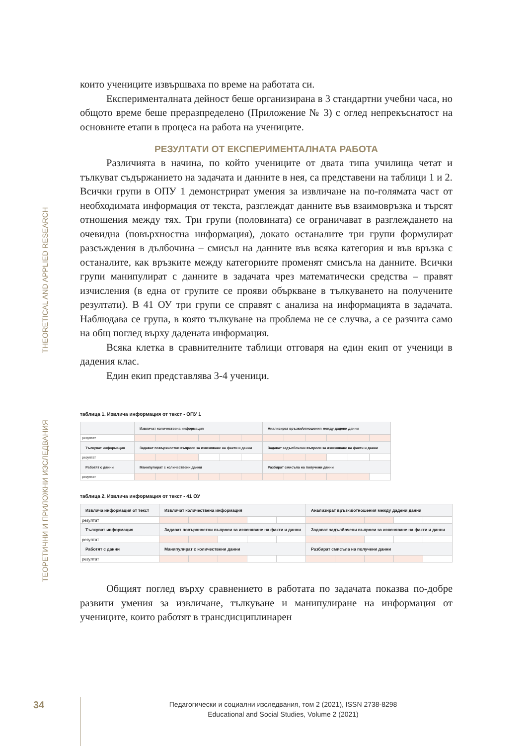THEORETICAL AND APPLIED RESEARCH
ТЕОРЕТИЧНИ И ПРИЛОЖНИ ИЗСЛЕДВАНИЯ
които учениците извършваха по време на работата си.
Експерименталната дейност беше организирана в 3 стандартни учебни часа, но общото време беше преразпределено (Приложение № 3) с оглед непрекъснатост на основните етапи в процеса на работа на учениците.
РЕЗУЛТАТИ ОТ ЕКСПЕРИМЕНТАЛНАТА РАБОТА
Различията в начина, по който учениците от двата типа училища четат и тълкуват съдържанието на задачата и данните в нея, са представени на таблици 1 и 2. Всички групи в ОПУ 1 демонстрират умения за извличане на по-голямата част от необходимата информация от текста, разглеждат данните във взаимовръзка и търсят отношения между тях. Три групи (половината) се ограничават в разглеждането на очевидна (повърхностна информация), докато останалите три групи формулират разсъждения в дълбочина – смисъл на данните във всяка категория и във връзка с останалите, как връзките между категориите променят смисъла на данните. Всички групи манипулират с данните в задачата чрез математически средства – правят изчисления (в една от групите се прояви объркване в тълкуването на получените резултати). В 41 ОУ три групи се справят с анализа на информацията в задачата. Наблюдава се група, в която тълкуване на проблема не се случва, а се разчита само на общ поглед върху дадената информация.
Всяка клетка в сравнителните таблици отговаря на един екип от ученици в дадения клас.
Един екип представлява 3-4 ученици.
таблица 1. Извлича информация от текст - ОПУ 1
| | Извличат количествена информация | | | | | | Анализират връзки/отношения между дадени данни | | | | | |
| резултат | | | | | | | | | | | | |
| Тълкуват информация | Задават повърхностни въпроси за изясняване на факти и данни | | | | | | Задават задълбочени въпроси за изясняване на факти и данни | | | | | |
| резултат | | | | | | | | | | | | |
| Работят с данни | Манипулират с количествени данни | | | | | | Разбират смисъла на получени данни | | | | | |
| резултат | | | | | | | | | | | | |
таблица 2. Извлича информация от текст - 41 ОУ
| Извлича информация от текст | Извличат количествена информация | | | | | Анализират връзки/отношения между дадени данни | | | | |
| резултат | | | | | | | | | | |
| Тълкуват информация | Задават повърхностни въпроси за изясняване на факти и данни | | | | | Задават задълбочени въпроси за изясняване на факти и данни | | | | |
| резултат | | | | | | | | | | |
| Работят с данни | Манипулират с количествени данни | | | | | Разбират смисъла на получени данни | | | | |
| резултат | | | | | | | | | | |
Общият поглед върху сравнението в работата по задачата показва по-добре развити умения за извличане, тълкуване и манипулиране на информация от учениците, които работят в трансдисциплинарен
34
Педагогически и социални изследвания, том 2 (2021), ISSN 2738-8298
Educational and Social Studies, Volume 2 (2021)